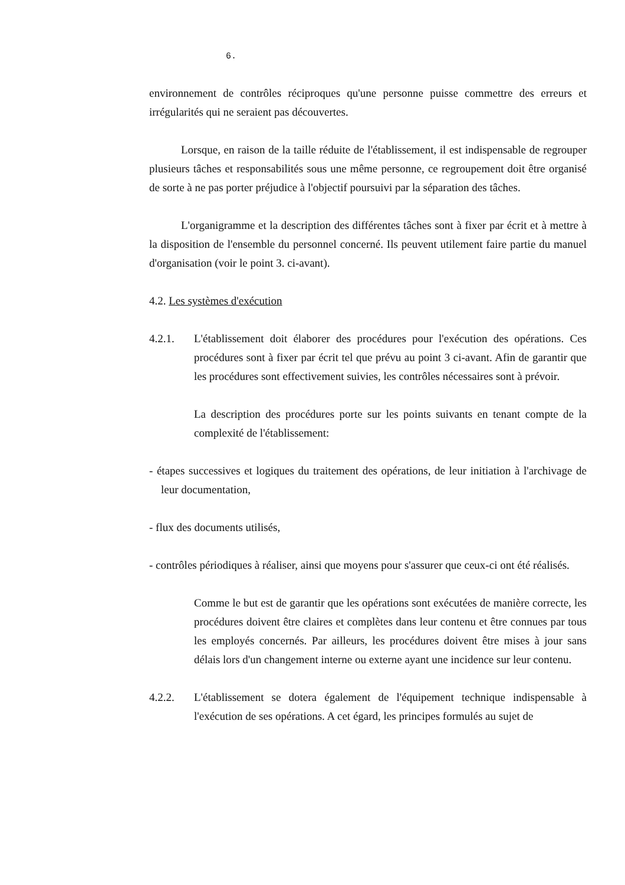6.
environnement de contrôles réciproques qu'une personne puisse commettre des erreurs et irrégularités qui ne seraient pas découvertes.
Lorsque, en raison de la taille réduite de l'établissement, il est indispensable de regrouper plusieurs tâches et responsabilités sous une même personne, ce regroupement doit être organisé de sorte à ne pas porter préjudice à l'objectif poursuivi par la séparation des tâches.
L'organigramme et la description des différentes tâches sont à fixer par écrit et à mettre à la disposition de l'ensemble du personnel concerné. Ils peuvent utilement faire partie du manuel d'organisation (voir le point 3. ci-avant).
4.2. Les systèmes d'exécution
4.2.1. L'établissement doit élaborer des procédures pour l'exécution des opérations. Ces procédures sont à fixer par écrit tel que prévu au point 3 ci-avant. Afin de garantir que les procédures sont effectivement suivies, les contrôles nécessaires sont à prévoir.
La description des procédures porte sur les points suivants en tenant compte de la complexité de l'établissement:
- étapes successives et logiques du traitement des opérations, de leur initiation à l'archivage de leur documentation,
- flux des documents utilisés,
- contrôles périodiques à réaliser, ainsi que moyens pour s'assurer que ceux-ci ont été réalisés.
Comme le but est de garantir que les opérations sont exécutées de manière correcte, les procédures doivent être claires et complètes dans leur contenu et être connues par tous les employés concernés. Par ailleurs, les procédures doivent être mises à jour sans délais lors d'un changement interne ou externe ayant une incidence sur leur contenu.
4.2.2. L'établissement se dotera également de l'équipement technique indispensable à l'exécution de ses opérations. A cet égard, les principes formulés au sujet de